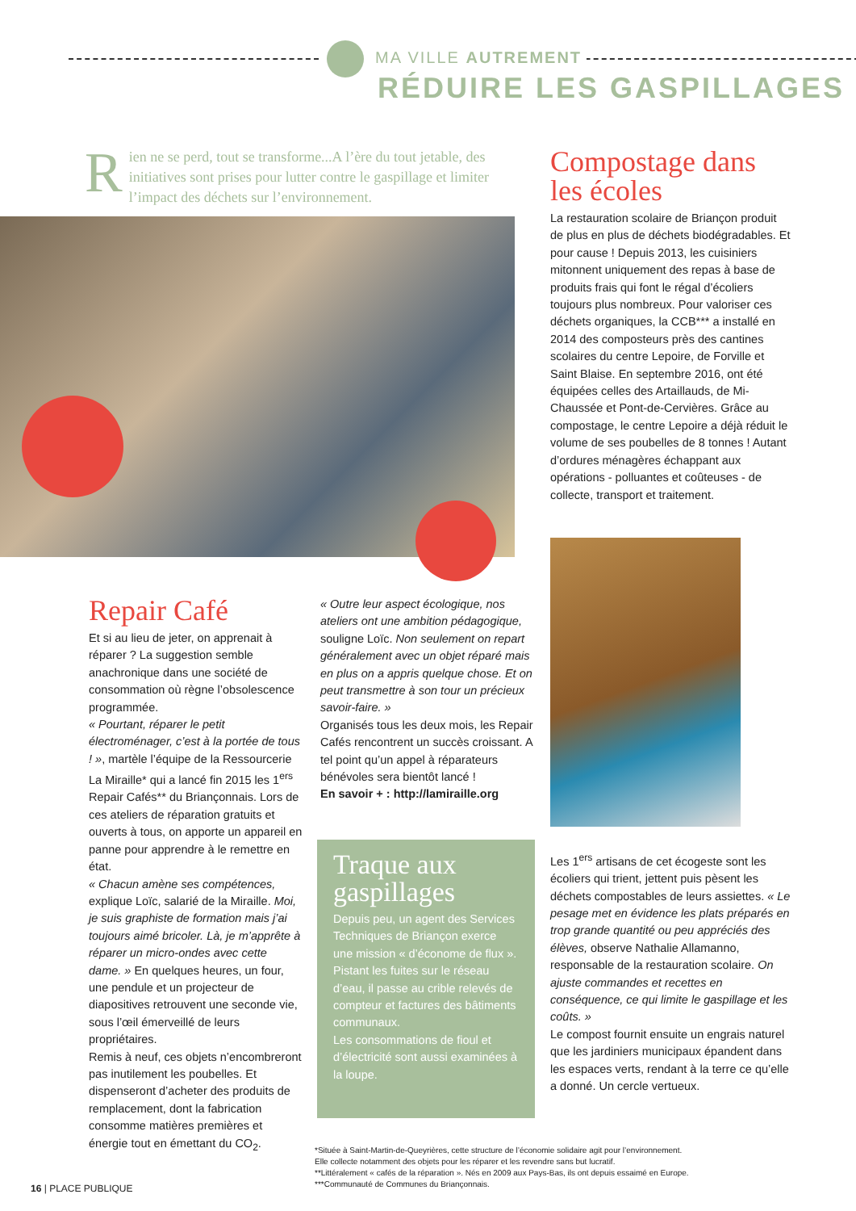MA VILLE AUTREMENT
RÉDUIRE LES GASPILLAGES
Rien ne se perd, tout se transforme...A l’ère du tout jetable, des initiatives sont prises pour lutter contre le gaspillage et limiter l’impact des déchets sur l’environnement.
Repair Café
Et si au lieu de jeter, on apprenait à réparer ? La suggestion semble anachronique dans une société de consommation où règne l’obsolescence programmée.
« Pourtant, réparer le petit électroménager, c’est à la portée de tous ! », martèle l’équipe de la Ressourcerie La Miraille* qui a lancé fin 2015 les 1<sup>ers</sup> Repair Cafés** du Briançonnais. Lors de ces ateliers de réparation gratuits et ouverts à tous, on apporte un appareil en panne pour apprendre à le remettre en état.
« Chacun amène ses compétences, explique Loïc, salarié de la Miraille. Moi, je suis graphiste de formation mais j’ai toujours aimé bricoler. Là, je m’apprête à réparer un micro-ondes avec cette dame. » En quelques heures, un four, une pendule et un projecteur de diapositives retrouvent une seconde vie, sous l’œil émerveillé de leurs propriétaires.
Remis à neuf, ces objets n’encombreront pas inutilement les poubelles. Et dispenseront d’acheter des produits de remplacement, dont la fabrication consomme matières premières et énergie tout en émettant du CO<sub>2</sub>.
« Outre leur aspect écologique, nos ateliers ont une ambition pédagogique, souligne Loïc. Non seulement on repart généralement avec un objet réparé mais en plus on a appris quelque chose. Et on peut transmettre à son tour un précieux savoir-faire. »
Organisés tous les deux mois, les Repair Cafés rencontrent un succès croissant. A tel point qu’un appel à réparateurs bénévoles sera bientôt lancé !
En savoir + : http://lamiraille.org
Traque aux gaspillages
Depuis peu, un agent des Services Techniques de Briançon exerce une mission « d’économe de flux ». Pistant les fuites sur le réseau d’eau, il passe au crible relevés de compteur et factures des bâtiments communaux.
Les consommations de fioul et d’électricité sont aussi examinées à la loupe.
Compostage dans les écoles
La restauration scolaire de Briançon produit de plus en plus de déchets biodégradables. Et pour cause ! Depuis 2013, les cuisiniers mitonnent uniquement des repas à base de produits frais qui font le régal d’écoliers toujours plus nombreux. Pour valoriser ces déchets organiques, la CCB*** a installé en 2014 des composteurs près des cantines scolaires du centre Lepoire, de Forville et Saint Blaise. En septembre 2016, ont été équipées celles des Artaillauds, de Mi-Chaussée et Pont-de-Cervières. Grâce au compostage, le centre Lepoire a déjà réduit le volume de ses poubelles de 8 tonnes ! Autant d’ordures ménagères échappant aux opérations - polluantes et coûteuses - de collecte, transport et traitement.
Les 1<sup>ers</sup> artisans de cet écogeste sont les écoliers qui trient, jettent puis pèsent les déchets compostables de leurs assiettes. « Le pesage met en évidence les plats préparés en trop grande quantité ou peu appréciés des élèves, observe Nathalie Allamanno, responsable de la restauration scolaire. On ajuste commandes et recettes en conséquence, ce qui limite le gaspillage et les coûts. »
Le compost fournit ensuite un engrais naturel que les jardiniers municipaux épandent dans les espaces verts, rendant à la terre ce qu’elle a donné. Un cercle vertueux.
*Située à Saint-Martin-de-Queyrières, cette structure de l’économie solidaire agit pour l’environnement.
Elle collecte notamment des objets pour les réparer et les revendre sans but lucratif.
**Littéralement « cafés de la réparation ». Nés en 2009 aux Pays-Bas, ils ont depuis essaimé en Europe.
***Communauté de Communes du Briançonnais.
16 | PLACE PUBLIQUE